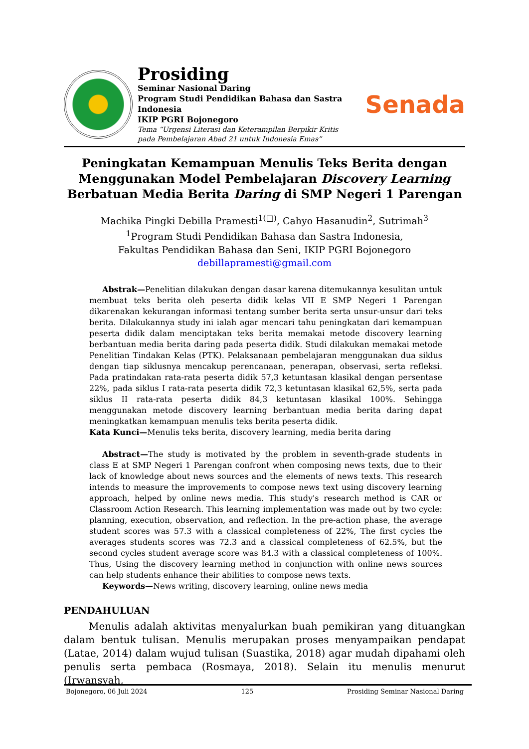Prosiding
Seminar Nasional Daring
Program Studi Pendidikan Bahasa dan Sastra Indonesia
IKIP PGRI Bojonegoro
Tema “Urgensi Literasi dan Keterampilan Berpikir Kritis pada Pembelajaran Abad 21 untuk Indonesia Emas”
Senada
Peningkatan Kemampuan Menulis Teks Berita dengan Menggunakan Model Pembelajaran Discovery Learning Berbatuan Media Berita Daring di SMP Negeri 1 Parengan
Machika Pingki Debilla Pramesti<sup>1(□)</sup>, Cahyo Hasanudin<sup>2</sup>, Sutrimah<sup>3</sup>
<sup>1</sup> Program Studi Pendidikan Bahasa dan Sastra Indonesia,
Fakultas Pendidikan Bahasa dan Seni, IKIP PGRI Bojonegoro
debillapramesti@gmail.com
Abstrak—Penelitian dilakukan dengan dasar karena ditemukannya kesulitan untuk membuat teks berita oleh peserta didik kelas VII E SMP Negeri 1 Parengan dikarenakan kekurangan informasi tentang sumber berita serta unsur-unsur dari teks berita. Dilakukannya study ini ialah agar mencari tahu peningkatan dari kemampuan peserta didik dalam menciptakan teks berita memakai metode discovery learning berbantuan media berita daring pada peserta didik. Studi dilakukan memakai metode Penelitian Tindakan Kelas (PTK). Pelaksanaan pembelajaran menggunakan dua siklus dengan tiap siklusnya mencakup perencanaan, penerapan, observasi, serta refleksi. Pada pratindakan rata-rata peserta didik 57,3 ketuntasan klasikal dengan persentase 22%, pada siklus I rata-rata peserta didik 72,3 ketuntasan klasikal 62,5%, serta pada siklus II rata-rata peserta didik 84,3 ketuntasan klasikal 100%. Sehingga menggunakan metode discovery learning berbantuan media berita daring dapat meningkatkan kemampuan menulis teks berita peserta didik.
Kata Kunci—Menulis teks berita, discovery learning, media berita daring
Abstract—The study is motivated by the problem in seventh-grade students in class E at SMP Negeri 1 Parengan confront when composing news texts, due to their lack of knowledge about news sources and the elements of news texts. This research intends to measure the improvements to compose news text using discovery learning approach, helped by online news media. This study's research method is CAR or Classroom Action Research. This learning implementation was made out by two cycle: planning, execution, observation, and reflection. In the pre-action phase, the average student scores was 57.3 with a classical completeness of 22%, The first cycles the averages students scores was 72.3 and a classical completeness of 62.5%, but the second cycles student average score was 84.3 with a classical completeness of 100%. Thus, Using the discovery learning method in conjunction with online news sources can help students enhance their abilities to compose news texts.
Keywords—News writing, discovery learning, online news media
PENDAHULUAN
Menulis adalah aktivitas menyalurkan buah pemikiran yang dituangkan dalam bentuk tulisan. Menulis merupakan proses menyampaikan pendapat (Latae, 2014) dalam wujud tulisan (Suastika, 2018) agar mudah dipahami oleh penulis serta pembaca (Rosmaya, 2018). Selain itu menulis menurut (Irwansyah,
Bojonegoro, 06 Juli 2024 125 Prosiding Seminar Nasional Daring